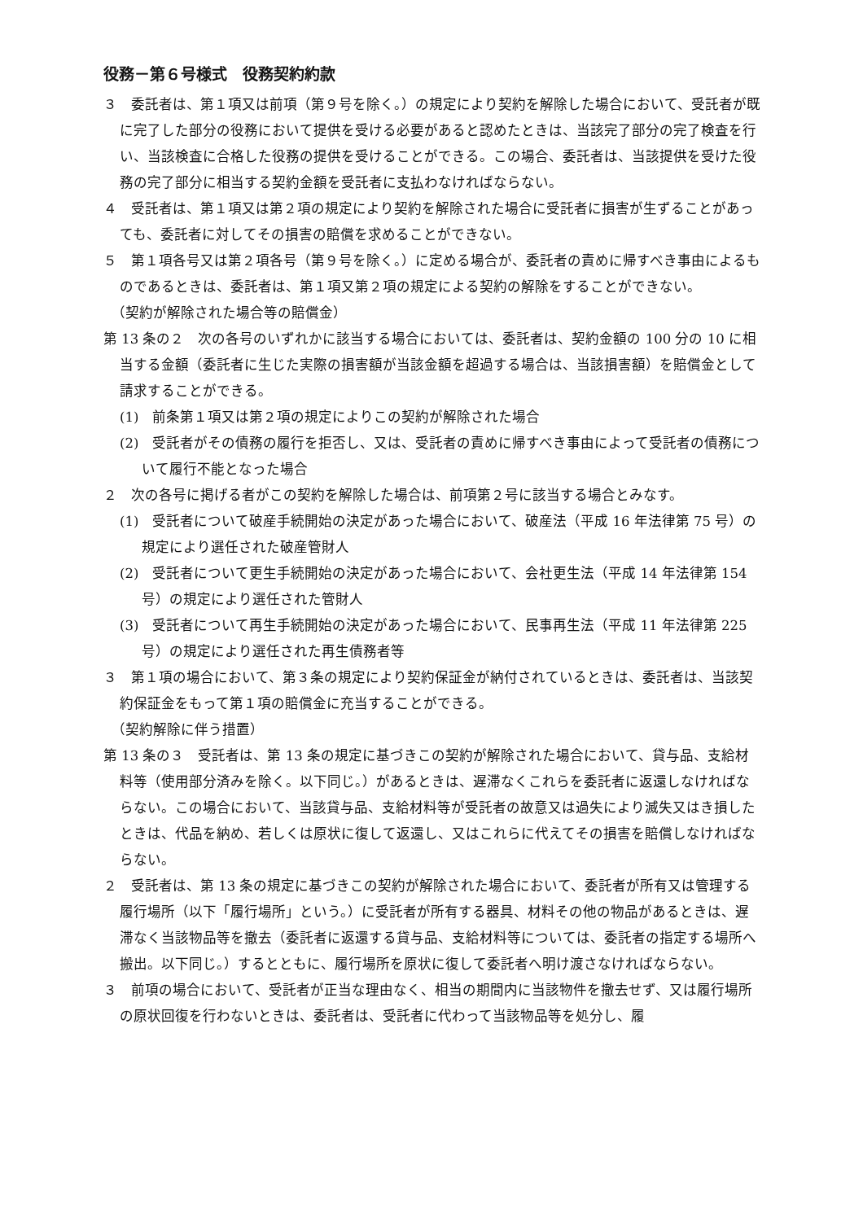役務－第６号様式　役務契約約款
３　委託者は、第１項又は前項（第９号を除く。）の規定により契約を解除した場合において、受託者が既に完了した部分の役務において提供を受ける必要があると認めたときは、当該完了部分の完了検査を行い、当該検査に合格した役務の提供を受けることができる。この場合、委託者は、当該提供を受けた役務の完了部分に相当する契約金額を受託者に支払わなければならない。
４　受託者は、第１項又は第２項の規定により契約を解除された場合に受託者に損害が生ずることがあっても、委託者に対してその損害の賠償を求めることができない。
５　第１項各号又は第２項各号（第９号を除く。）に定める場合が、委託者の責めに帰すべき事由によるものであるときは、委託者は、第１項又第２項の規定による契約の解除をすることができない。
（契約が解除された場合等の賠償金）
第 13 条の２　次の各号のいずれかに該当する場合においては、委託者は、契約金額の 100 分の 10 に相当する金額（委託者に生じた実際の損害額が当該金額を超過する場合は、当該損害額）を賠償金として請求することができる。
(1)　前条第１項又は第２項の規定によりこの契約が解除された場合
(2)　受託者がその債務の履行を拒否し、又は、受託者の責めに帰すべき事由によって受託者の債務について履行不能となった場合
２　次の各号に掲げる者がこの契約を解除した場合は、前項第２号に該当する場合とみなす。
(1)　受託者について破産手続開始の決定があった場合において、破産法（平成 16 年法律第 75 号）の規定により選任された破産管財人
(2)　受託者について更生手続開始の決定があった場合において、会社更生法（平成 14 年法律第 154 号）の規定により選任された管財人
(3)　受託者について再生手続開始の決定があった場合において、民事再生法（平成 11 年法律第 225 号）の規定により選任された再生債務者等
３　第１項の場合において、第３条の規定により契約保証金が納付されているときは、委託者は、当該契約保証金をもって第１項の賠償金に充当することができる。
（契約解除に伴う措置）
第 13 条の３　受託者は、第 13 条の規定に基づきこの契約が解除された場合において、貸与品、支給材料等（使用部分済みを除く。以下同じ。）があるときは、遅滞なくこれらを委託者に返還しなければならない。この場合において、当該貸与品、支給材料等が受託者の故意又は過失により滅失又はき損したときは、代品を納め、若しくは原状に復して返還し、又はこれらに代えてその損害を賠償しなければならない。
２　受託者は、第 13 条の規定に基づきこの契約が解除された場合において、委託者が所有又は管理する履行場所（以下「履行場所」という。）に受託者が所有する器具、材料その他の物品があるときは、遅滞なく当該物品等を撤去（委託者に返還する貸与品、支給材料等については、委託者の指定する場所へ搬出。以下同じ。）するとともに、履行場所を原状に復して委託者へ明け渡さなければならない。
３　前項の場合において、受託者が正当な理由なく、相当の期間内に当該物件を撤去せず、又は履行場所の原状回復を行わないときは、委託者は、受託者に代わって当該物品等を処分し、履